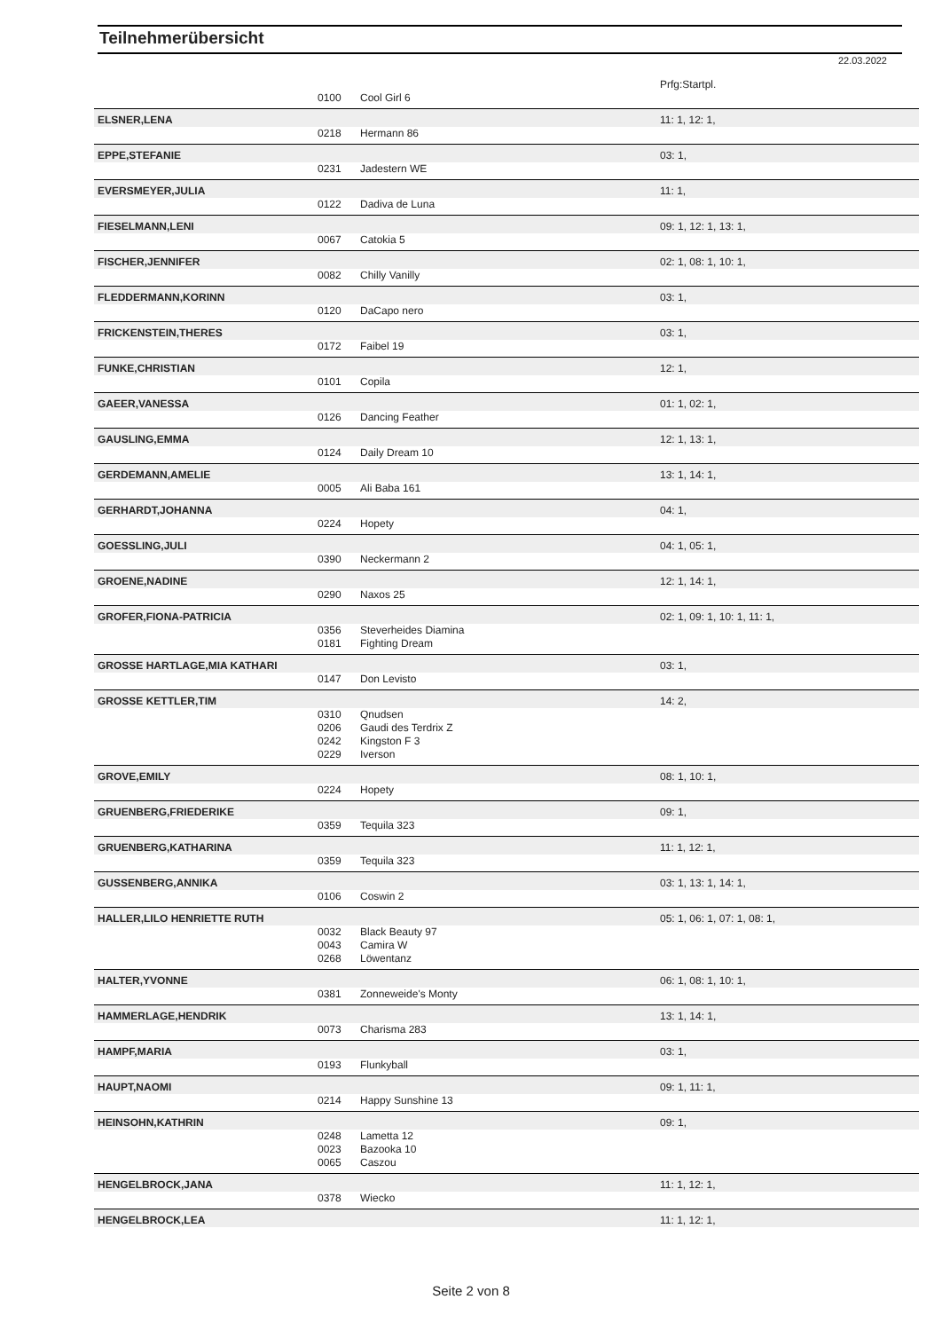Teilnehmerübersicht
22.03.2022
| | | | Prfg:Startpl. |
| | 0100 | Cool Girl 6 | |
| ELSNER,LENA | | | 11: 1, 12: 1, |
| | 0218 | Hermann 86 | |
| EPPE,STEFANIE | | | 03: 1, |
| | 0231 | Jadestern WE | |
| EVERSMEYER,JULIA | | | 11: 1, |
| | 0122 | Dadiva de Luna | |
| FIESELMANN,LENI | | | 09: 1, 12: 1, 13: 1, |
| | 0067 | Catokia 5 | |
| FISCHER,JENNIFER | | | 02: 1, 08: 1, 10: 1, |
| | 0082 | Chilly Vanilly | |
| FLEDDERMANN,KORINN | | | 03: 1, |
| | 0120 | DaCapo nero | |
| FRICKENSTEIN,THERES | | | 03: 1, |
| | 0172 | Faibel 19 | |
| FUNKE,CHRISTIAN | | | 12: 1, |
| | 0101 | Copila | |
| GAEER,VANESSA | | | 01: 1, 02: 1, |
| | 0126 | Dancing Feather | |
| GAUSLING,EMMA | | | 12: 1, 13: 1, |
| | 0124 | Daily Dream 10 | |
| GERDEMANN,AMELIE | | | 13: 1, 14: 1, |
| | 0005 | Ali Baba 161 | |
| GERHARDT,JOHANNA | | | 04: 1, |
| | 0224 | Hopety | |
| GOESSLING,JULI | | | 04: 1, 05: 1, |
| | 0390 | Neckermann 2 | |
| GROENE,NADINE | | | 12: 1, 14: 1, |
| | 0290 | Naxos 25 | |
| GROFER,FIONA-PATRICIA | | | 02: 1, 09: 1, 10: 1, 11: 1, |
| | 0356 | Steverheides Diamina | |
| | 0181 | Fighting Dream | |
| GROSSE HARTLAGE,MIA KATHARI | | | 03: 1, |
| | 0147 | Don Levisto | |
| GROSSE KETTLER,TIM | | | 14: 2, |
| | 0310 | Qnudsen | |
| | 0206 | Gaudi des Terdrix Z | |
| | 0242 | Kingston F 3 | |
| | 0229 | Iverson | |
| GROVE,EMILY | | | 08: 1, 10: 1, |
| | 0224 | Hopety | |
| GRUENBERG,FRIEDERIKE | | | 09: 1, |
| | 0359 | Tequila 323 | |
| GRUENBERG,KATHARINA | | | 11: 1, 12: 1, |
| | 0359 | Tequila 323 | |
| GUSSENBERG,ANNIKA | | | 03: 1, 13: 1, 14: 1, |
| | 0106 | Coswin 2 | |
| HALLER,LILO HENRIETTE RUTH | | | 05: 1, 06: 1, 07: 1, 08: 1, |
| | 0032 | Black Beauty 97 | |
| | 0043 | Camira W | |
| | 0268 | Löwentanz | |
| HALTER,YVONNE | | | 06: 1, 08: 1, 10: 1, |
| | 0381 | Zonneweide's Monty | |
| HAMMERLAGE,HENDRIK | | | 13: 1, 14: 1, |
| | 0073 | Charisma 283 | |
| HAMPF,MARIA | | | 03: 1, |
| | 0193 | Flunkyball | |
| HAUPT,NAOMI | | | 09: 1, 11: 1, |
| | 0214 | Happy Sunshine 13 | |
| HEINSOHN,KATHRIN | | | 09: 1, |
| | 0248 | Lametta 12 | |
| | 0023 | Bazooka 10 | |
| | 0065 | Caszou | |
| HENGELBROCK,JANA | | | 11: 1, 12: 1, |
| | 0378 | Wiecko | |
| HENGELBROCK,LEA | | | 11: 1, 12: 1, |
Seite 2 von 8